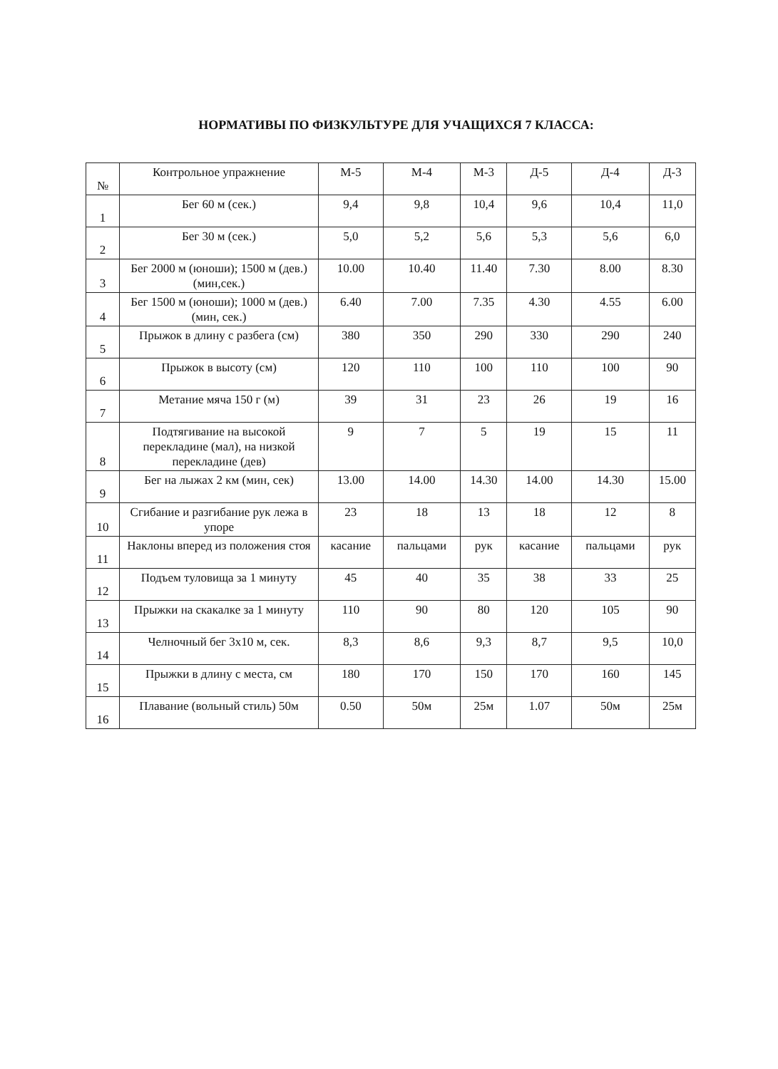НОРМАТИВЫ ПО ФИЗКУЛЬТУРЕ ДЛЯ УЧАЩИХСЯ 7 КЛАССА:
| № | Контрольное упражнение | М-5 | М-4 | М-3 | Д-5 | Д-4 | Д-3 |
| --- | --- | --- | --- | --- | --- | --- | --- |
| 1 | Бег 60 м (сек.) | 9,4 | 9,8 | 10,4 | 9,6 | 10,4 | 11,0 |
| 2 | Бег 30 м (сек.) | 5,0 | 5,2 | 5,6 | 5,3 | 5,6 | 6,0 |
| 3 | Бег 2000 м (юноши); 1500 м (дев.) (мин,сек.) | 10.00 | 10.40 | 11.40 | 7.30 | 8.00 | 8.30 |
| 4 | Бег 1500 м (юноши); 1000 м (дев.) (мин, сек.) | 6.40 | 7.00 | 7.35 | 4.30 | 4.55 | 6.00 |
| 5 | Прыжок в длину с разбега (см) | 380 | 350 | 290 | 330 | 290 | 240 |
| 6 | Прыжок в высоту (см) | 120 | 110 | 100 | 110 | 100 | 90 |
| 7 | Метание мяча 150 г (м) | 39 | 31 | 23 | 26 | 19 | 16 |
| 8 | Подтягивание на высокой перекладине (мал), на низкой перекладине (дев) | 9 | 7 | 5 | 19 | 15 | 11 |
| 9 | Бег на лыжах 2 км (мин, сек) | 13.00 | 14.00 | 14.30 | 14.00 | 14.30 | 15.00 |
| 10 | Сгибание и разгибание рук лежа в упоре | 23 | 18 | 13 | 18 | 12 | 8 |
| 11 | Наклоны вперед из положения стоя | касание | пальцами | рук | касание | пальцами | рук |
| 12 | Подъем туловища за 1 минуту | 45 | 40 | 35 | 38 | 33 | 25 |
| 13 | Прыжки на скакалке за 1 минуту | 110 | 90 | 80 | 120 | 105 | 90 |
| 14 | Челночный бег 3х10 м, сек. | 8,3 | 8,6 | 9,3 | 8,7 | 9,5 | 10,0 |
| 15 | Прыжки в длину с места, см | 180 | 170 | 150 | 170 | 160 | 145 |
| 16 | Плавание (вольный стиль) 50м | 0.50 | 50м | 25м | 1.07 | 50м | 25м |